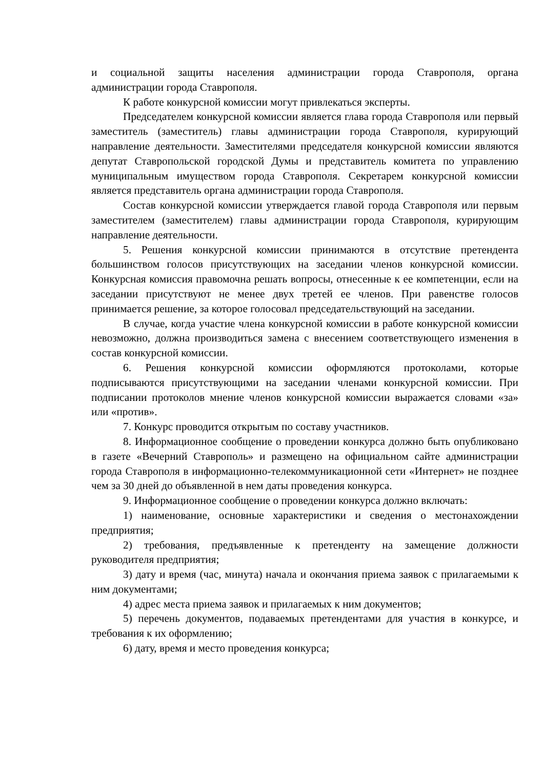и социальной защиты населения администрации города Ставрополя, органа администрации города Ставрополя.
К работе конкурсной комиссии могут привлекаться эксперты.
Председателем конкурсной комиссии является глава города Ставрополя или первый заместитель (заместитель) главы администрации города Ставрополя, курирующий направление деятельности. Заместителями председателя конкурсной комиссии являются депутат Ставропольской городской Думы и представитель комитета по управлению муниципальным имуществом города Ставрополя. Секретарем конкурсной комиссии является представитель органа администрации города Ставрополя.
Состав конкурсной комиссии утверждается главой города Ставрополя или первым заместителем (заместителем) главы администрации города Ставрополя, курирующим направление деятельности.
5. Решения конкурсной комиссии принимаются в отсутствие претендента большинством голосов присутствующих на заседании членов конкурсной комиссии. Конкурсная комиссия правомочна решать вопросы, отнесенные к ее компетенции, если на заседании присутствуют не менее двух третей ее членов. При равенстве голосов принимается решение, за которое голосовал председательствующий на заседании.
В случае, когда участие члена конкурсной комиссии в работе конкурсной комиссии невозможно, должна производиться замена с внесением соответствующего изменения в состав конкурсной комиссии.
6. Решения конкурсной комиссии оформляются протоколами, которые подписываются присутствующими на заседании членами конкурсной комиссии. При подписании протоколов мнение членов конкурсной комиссии выражается словами «за» или «против».
7. Конкурс проводится открытым по составу участников.
8. Информационное сообщение о проведении конкурса должно быть опубликовано в газете «Вечерний Ставрополь» и размещено на официальном сайте администрации города Ставрополя в информационно-телекоммуникационной сети «Интернет» не позднее чем за 30 дней до объявленной в нем даты проведения конкурса.
9. Информационное сообщение о проведении конкурса должно включать:
1) наименование, основные характеристики и сведения о местонахождении предприятия;
2) требования, предъявленные к претенденту на замещение должности руководителя предприятия;
3) дату и время (час, минута) начала и окончания приема заявок с прилагаемыми к ним документами;
4) адрес места приема заявок и прилагаемых к ним документов;
5) перечень документов, подаваемых претендентами для участия в конкурсе, и требования к их оформлению;
6) дату, время и место проведения конкурса;